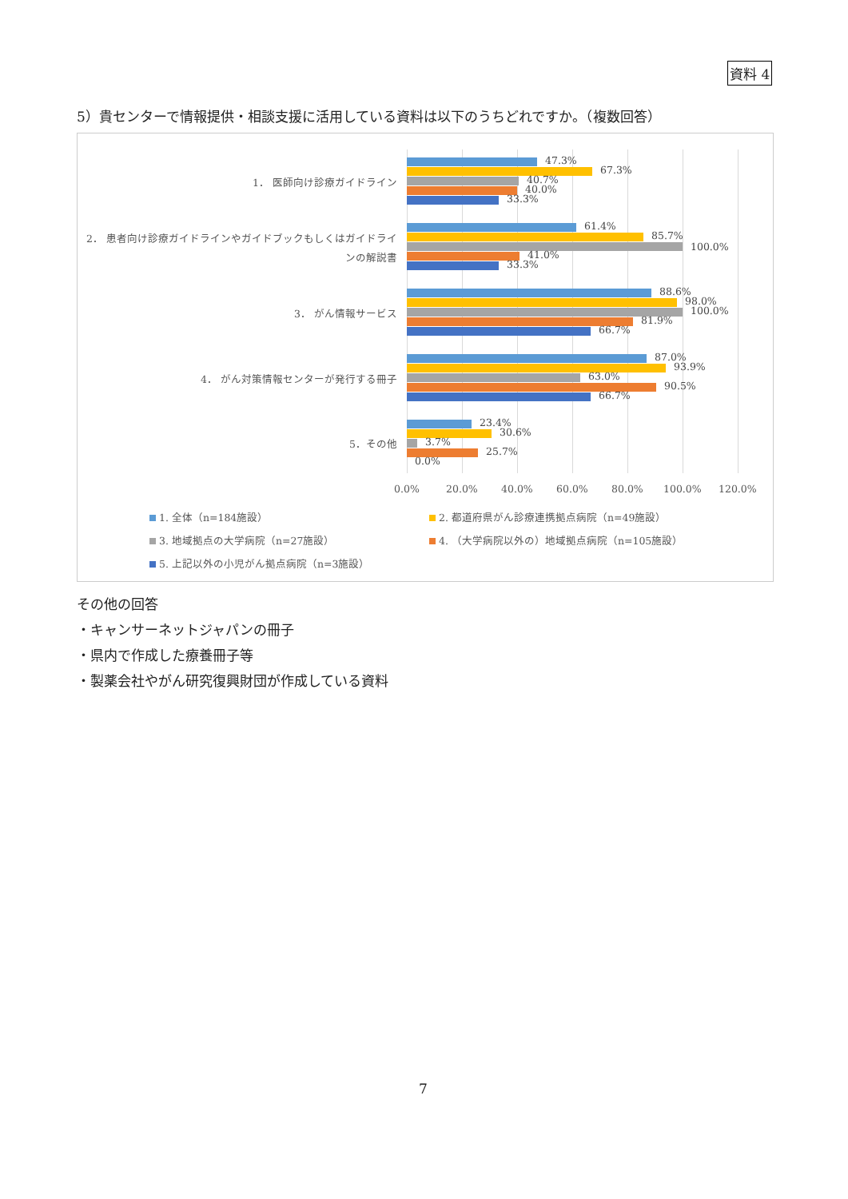資料 4
5）貴センターで情報提供・相談支援に活用している資料は以下のうちどれですか。（複数回答）
1． 医師向け診療ガイドライン
2． 患者向け診療ガイドラインやガイドブックもしくはガイドラインの解説書
3． がん情報サービス
4． がん対策情報センターが発行する冊子
5．その他
47.3%
67.3%
40.7%
40.0%
33.3%
61.4%
85.7%
100.0%
41.0%
33.3%
88.6%
98.0%
100.0%
81.9%
66.7%
87.0%
93.9%
63.0%
90.5%
66.7%
23.4%
30.6%
3.7%
25.7%
0.0%
0.0% 20.0% 40.0% 60.0% 80.0% 100.0% 120.0%
1. 全体（n=184施設）
2. 都道府県がん診療連携拠点病院（n=49施設）
3. 地域拠点の大学病院（n=27施設）
4. （大学病院以外の）地域拠点病院（n=105施設）
5. 上記以外の小児がん拠点病院（n=3施設）
その他の回答
・キャンサーネットジャパンの冊子
・県内で作成した療養冊子等
・製薬会社やがん研究復興財団が作成している資料
7